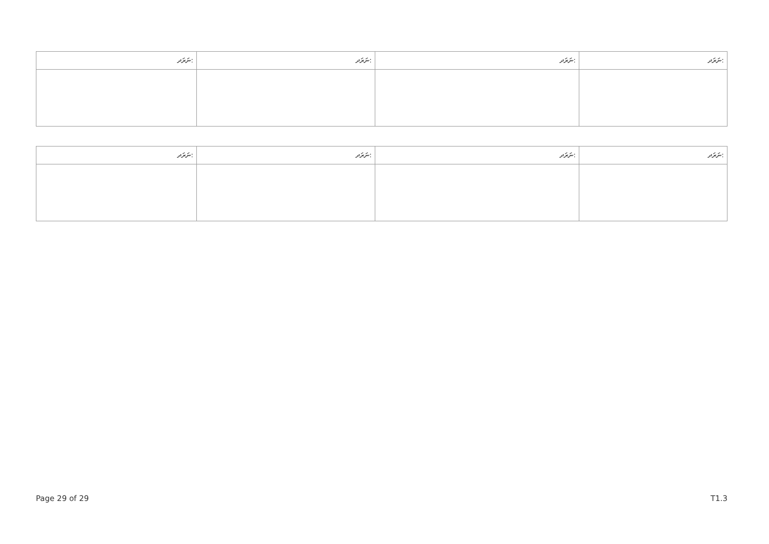| ނަރަދ: | ނަރަދ: | ނަރަދ: | ނަރަދ: |
| --- | --- | --- | --- |
| ނަރަދ: | ނަރަދ: | ނަރަދ: | ނަރަދ: |
| --- | --- | --- | --- |
Page 29 of 29 T1.3